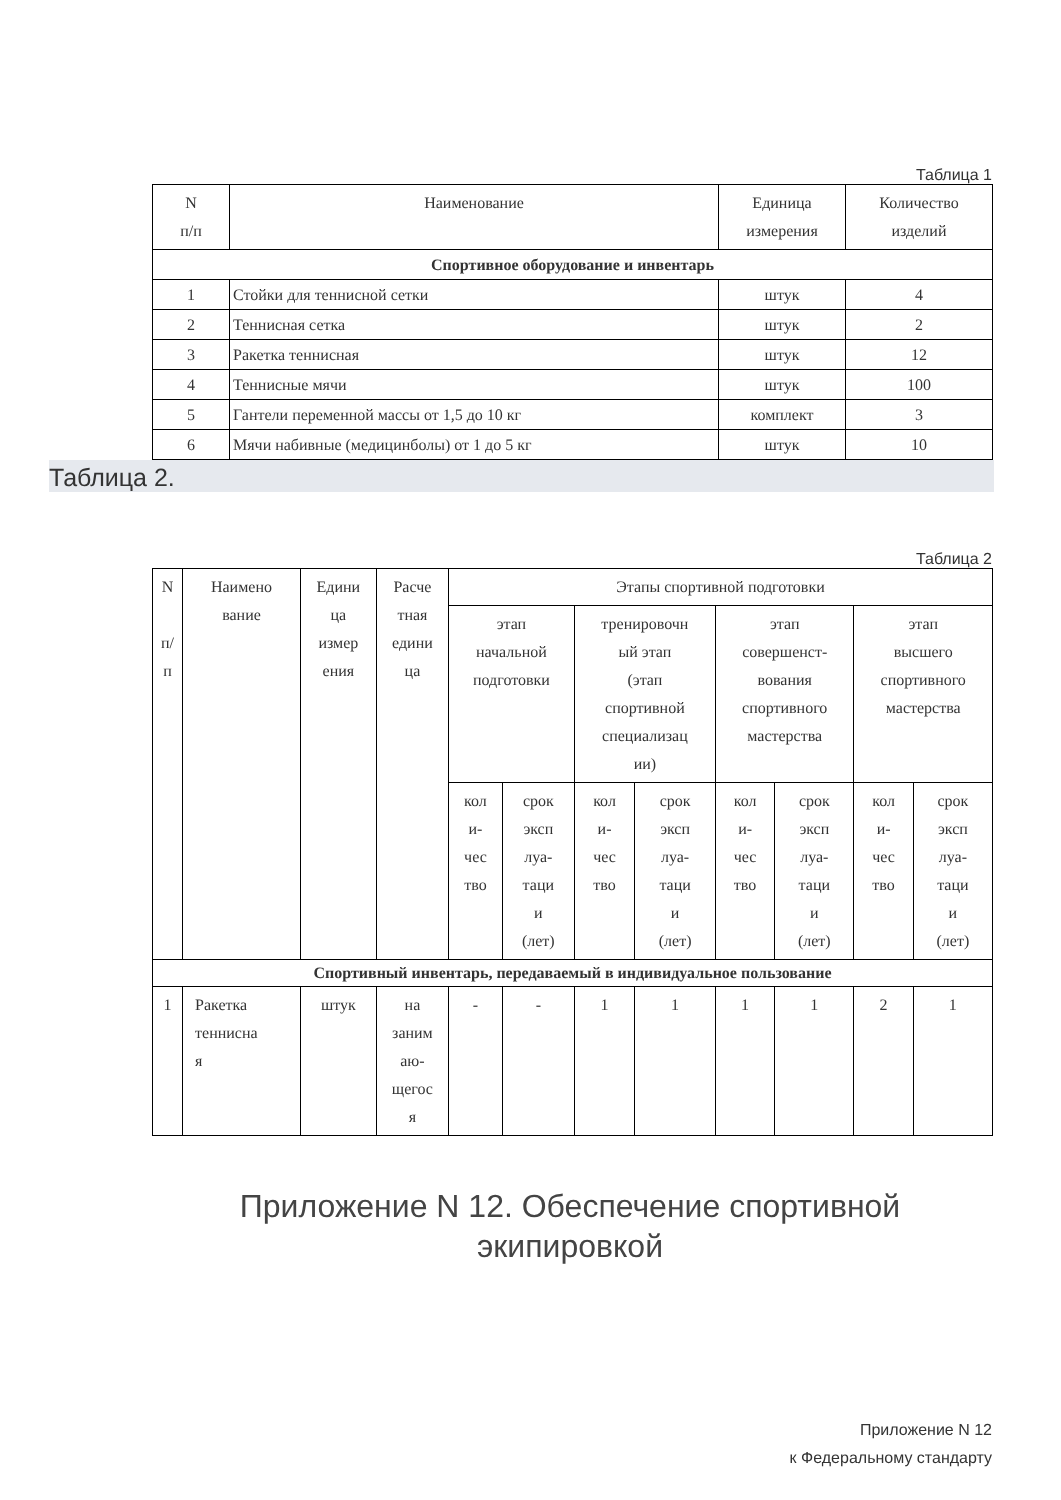Таблица 1
| N п/п | Наименование | Единица измерения | Количество изделий |
| --- | --- | --- | --- |
| Спортивное оборудование и инвентарь | | | |
| 1 | Стойки для теннисной сетки | штук | 4 |
| 2 | Теннисная сетка | штук | 2 |
| 3 | Ракетка теннисная | штук | 12 |
| 4 | Теннисные мячи | штук | 100 |
| 5 | Гантели переменной массы от 1,5 до 10 кг | комплект | 3 |
| 6 | Мячи набивные (медицинболы) от 1 до 5 кг | штук | 10 |
Таблица 2.
Таблица 2
| N п/ п | Наимено вание | Едини ца измер ения | Расче тная едини ца | Этапы спортивной подготовки | | | | | | | |
| --- | --- | --- | --- | --- | --- | --- | --- | --- | --- | --- | --- |
| | | | | этап начальной подготовки | | тренировочн ый этап (этап спортивной специализац ии) | | этап совершенст- вования спортивного мастерства | | этап высшего спортивного мастерства | |
| | | | | кол и- чес тво | срок эксп луа- таци и (лет) | кол и- чес тво | срок эксп луа- таци и (лет) | кол и- чес тво | срок эксп луа- таци и (лет) | кол и- чес тво | срок эксп луа- таци и (лет) |
| Спортивный инвентарь, передаваемый в индивидуальное пользование | | | | | | | | | | | |
| 1 | Ракетка теннисна я | штук | на заним аю- щегос я | - | - | 1 | 1 | 1 | 1 | 2 | 1 |
Приложение N 12. Обеспечение спортивной экипировкой
Приложение N 12
к Федеральному стандарту